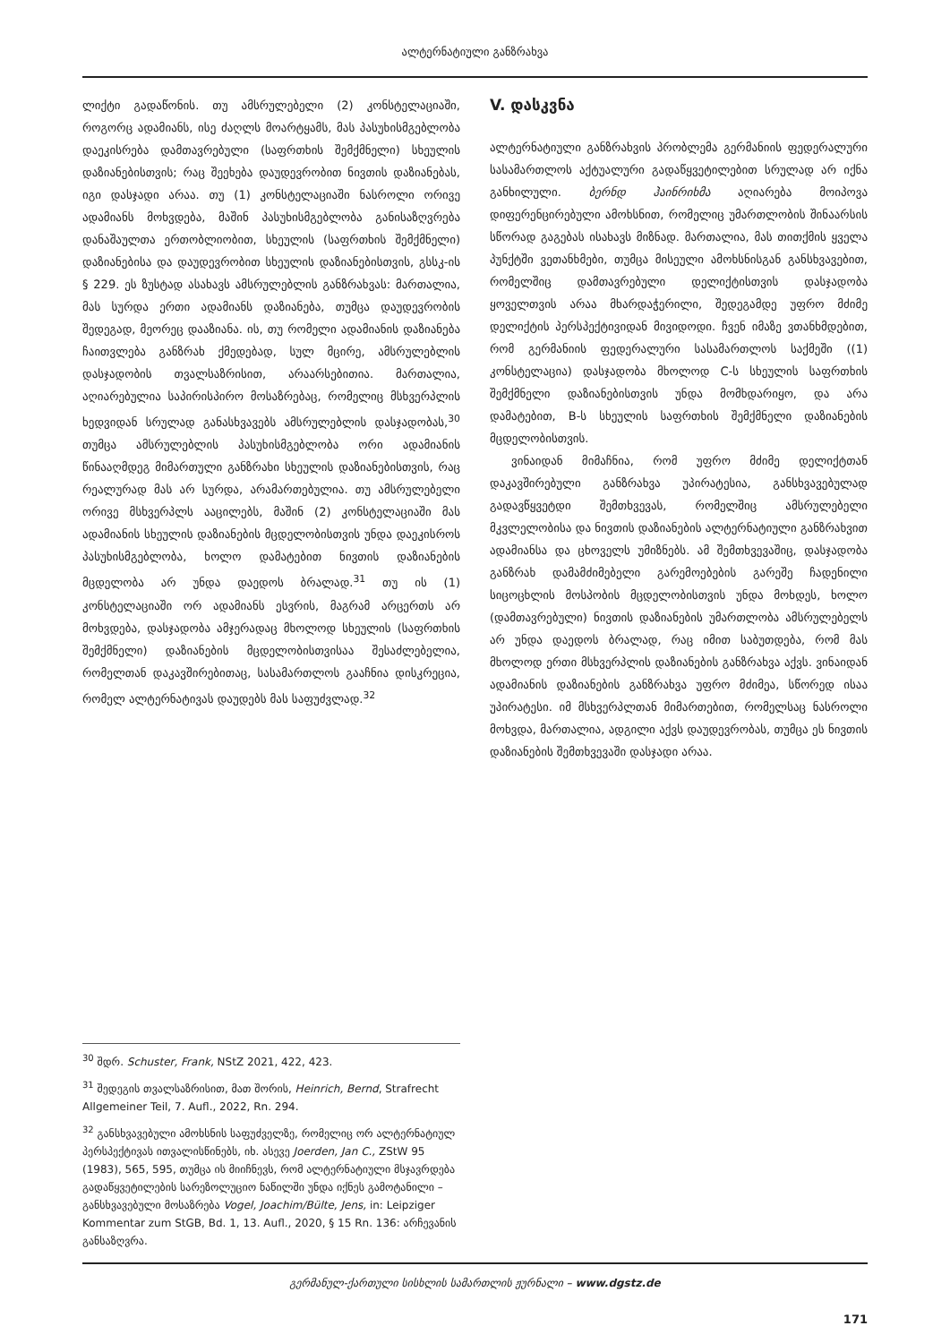ალტერნატიული განზრახვა
ლიქტი გადაწონის. თუ ამსრულებელი (2) კონ­სტელაციაში, როგორც ადამიანს, ისე ძაღლს მოარტყამს, მას პასუხისმგებლობა დაეკისრება დამთავრებული (საფრთხის შემქმნელი) სხეულის დაზიანებისთვის; რაც შეეხება დაუდევრობით ნივთის დაზიანებას, იგი დასჯადი არაა. თუ (1) კონსტელაციაში ნასროლი ორივე ადამიანს მოხვდება, მაშინ პასუხისმგებლობა განისაზღვრება დანაშაულთა ერთობლიობით, სხეულის (საფრთხის შემქმნელი) დაზიანებისა და დაუდევრობით სხეულის დაზიანებისთვის, გსსკ-ის § 229. ეს ზუსტად ასახავს ამსრულებლის განზრახვას: მართალია, მას სურდა ერთი ადამიანს დაზიანება, თუმცა დაუდევრობის შედეგად, მეორეც დააზიანა. ის, თუ რომელი ადამიანის დაზიანება ჩაითვლება განზრახ ქმედებად, სულ მცირე, ამსრულებლის დასჯადობის თვალსაზრისით, არაარსებითია. მართალია, აღიარებულია საპირისპირო მოსაზრებაც, რომელიც მსხვერპლის ხედვიდან სრულად განასხვავებს ამსრულებლის დასჯადობას,<sup>30</sup> თუმცა ამსრულებლის პასუხისმგებლობა ორი ადამიანის წინააღმდეგ მიმართული განზრახი სხეულის დაზიანებისთვის, რაც რეალურად მას არ სურდა, არამართებულია. თუ ამსრულებელი ორივე მსხვერპლს ააცილებს, მაშინ (2) კონსტელაციაში მას ადამიანის სხეულის დაზიანების მცდელობისთვის უნდა დაეკისროს პასუხისმგებლობა, ხოლო დამატებით ნივთის დაზიანების მცდელობა არ უნდა დაედოს ბრალად.<sup>31</sup> თუ ის (1) კონსტელაციაში ორ ადამიანს ესვრის, მაგრამ არცერთს არ მოხვდება, დასჯადობა ამჯერადაც მხოლოდ სხეულის (საფრთხის შემქმნელი) დაზიანების მცდელობისთვისაა შესაძლებელია, რომელთან დაკავშირებითაც, სასამართლოს გააჩნია დისკრეცია, რომელ ალტერნატივას დაუდებს მას საფუძვლად.<sup>32</sup>
V. დასკვნა
ალტერნატიული განზრახვის პრობლემა გერმანიის ფედერალური სასამართლოს აქტუალური გადაწყვეტილებით სრულად არ იქნა განხილული. ბერნდ ჰაინრიხმა აღიარება მოიპოვა დიფერენცირებული ამოხსნით, რომელიც უმართლობის შინაარსის სწორად გაგებას ისახავს მიზნად. მართალია, მას თითქმის ყველა პუნქტში ვეთანხმები, თუმცა მისეული ამოხსნისგან განსხვავებით, რომელშიც დამთავრებული დელიქტისთვის დასჯადობა ყოველთვის არაა მხარდაჭერილი, შედეგამდე უფრო მძიმე დელიქტის პერსპექტივიდან მივიდოდი. ჩვენ იმაზე ვთანხმდებით, რომ გერმანიის ფედერალური სასამართლოს საქმეში ((1) კონსტელაცია) დასჯადობა მხოლოდ C-ს სხეულის საფრთხის შემქმნელი დაზიანებისთვის უნდა მომხდარიყო, და არა დამატებით, B-ს სხეულის საფრთხის შემქმნელი დაზიანების მცდელობისთვის.
ვინაიდან მიმაჩნია, რომ უფრო მძიმე დელიქტთან დაკავშირებული განზრახვა უპირატესია, განსხვავებულად გადავწყვეტდი შემთხვევას, რომელშიც ამსრულებელი მკვლელობისა და ნივთის დაზიანების ალტერნატიული განზრახვით ადამიანსა და ცხოველს უმიზნებს. ამ შემთხვევაშიც, დასჯადობა განზრახ დამამძიმებელი გარემოებების გარეშე ჩადენილი სიცოცხლის მოსპობის მცდელობისთვის უნდა მოხდეს, ხოლო (დამთავრებული) ნივთის დაზიანების უმართლობა ამსრულებელს არ უნდა დაედოს ბრალად, რაც იმით საბუთდება, რომ მას მხოლოდ ერთი მსხვერპლის დაზიანების განზრახვა აქვს. ვინაიდან ადამიანის დაზიანების განზრახვა უფრო მძიმეა, სწორედ ისაა უპირატესი. იმ მსხვერპლთან მიმართებით, რომელსაც ნასროლი მოხვდა, მართალია, ადგილი აქვს დაუდევრობას, თუმცა ეს ნივთის დაზიანების შემთხვევაში დასჯადი არაა.
<sup>30</sup> შდრ. Schuster, Frank, NStZ 2021, 422, 423.
<sup>31</sup> შედეგის თვალსაზრისით, მათ შორის, Heinrich, Bernd, Strafrecht Allgemeiner Teil, 7. Aufl., 2022, Rn. 294.
<sup>32</sup> განსხვავებული ამოხსნის საფუძველზე, რომელიც ორ ალტერნატიულ პერსპექტივას ითვალისწინებს, იხ. ასევე Joerden, Jan C., ZStW 95 (1983), 565, 595, თუმცა ის მიიჩნევს, რომ ალტერნატიული მსჯავრდება გადაწყვეტილების სარეზოლუციო ნაწილში უნდა იქნეს გამოტანილი – განსხვავებული მოსაზრება Vogel, Joachim/Bülte, Jens, in: Leipziger Kommentar zum StGB, Bd. 1, 13. Aufl., 2020, § 15 Rn. 136: არჩევანის განსაზღვრა.
გერმანულ-ქართული სისხლის სამართლის ჟურნალი – www.dgstz.de
171